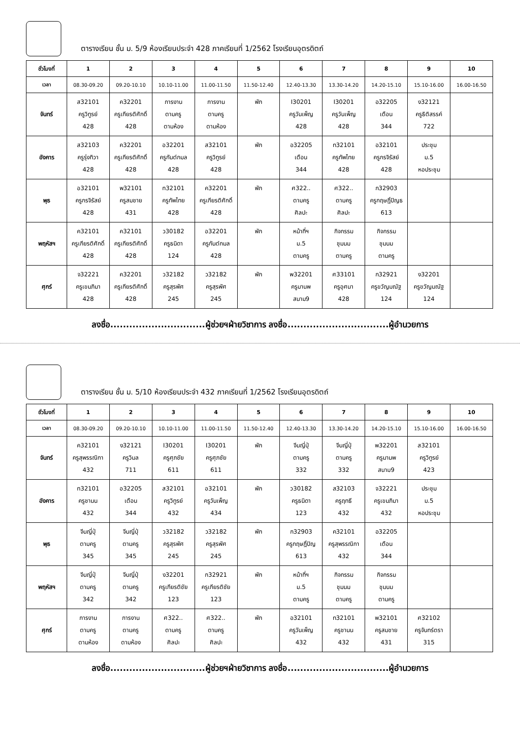ตารางเรียน ชั้น ม. 5/9 ห้องเรียนประจำ 428 ภาคเรียนที่ 1/2562 โรงเรียนอุตรดิตถ์
| ชั่วโมงที่ | 1 | 2 | 3 | 4 | 5 | 6 | 7 | 8 | 9 | 10 |
| --- | --- | --- | --- | --- | --- | --- | --- | --- | --- | --- |
| เวลา | 08.30-09.20 | 09.20-10.10 | 10.10-11.00 | 11.00-11.50 | 11.50-12.40 | 12.40-13.30 | 13.30-14.20 | 14.20-15.10 | 15.10-16.00 | 16.00-16.50 |
| จันทร์ | ส32101 ครูวิทูรย์ 428 | ค32201 ครูเกียรติศักดิ์ 428 | การงาน ตามครู ตามห้อง | การงาน ตามครู ตามห้อง | พัก | I30201 ครูวันเพ็ญ 428 | I30201 ครูวันเพ็ญ 428 | อ32205 เตือน 344 | ง32121 ครูธิติสรรค์ 722 | |
| อังคาร | ส32103 ครูรุ่งทิวา 428 | ค32201 ครูเกียรติศักดิ์ 428 | อ32201 ครูกันต์กมล 428 | ส32101 ครูวิทูรย์ 428 | พัก | อ32205 เตือน 344 | ท32101 ครูทัพไทย 428 | อ32101 ครูกรจิรัสย์ 428 | ประชุม ม.5 หอประชุม | |
| พุธ | อ32101 ครูกรจิรัสย์ 428 | พ32101 ครูสมชาย 431 | ท32101 ครูทัพไทย 428 | ค32201 ครูเกียรติศักดิ์ 428 | พัก | ศ322.. ตามครู ศิลปะ | ศ322.. ตามครู ศิลปะ | ก32903 ครูกฤษฎิ์ปิญธ 613 | | |
| พฤหัสฯ | ค32101 ครูเกียรติศักดิ์ 428 | ค32101 ครูเกียรติศักดิ์ 428 | ว30182 ครูธนิดา 124 | อ32201 ครูกันต์กมล 428 | พัก | หน้าที่ฯ ม.5 ตามครู | กิจกรรม ชุมนม ตามครู | กิจกรรม ชุมนม ตามครู | | |
| ศุกร์ | จ32221 ครูเขมภิมา 428 | ค32201 ครูเกียรติศักดิ์ 428 | ว32182 ครูสุรพัศ 245 | ว32182 ครูสุรพัศ 245 | พัก | พ32201 ครูมานพ สนาม9 | ศ33101 ครูอุศนา 428 | ก32921 ครูขวัญมณัฐ 124 | ง32201 ครูขวัญมณัฐ 124 | |
ลงชื่อ..............................ผู้ช่วยฯฝ่ายวิชาการ ลงชื่อ................................ผู้อำนวยการ
ตารางเรียน ชั้น ม. 5/10 ห้องเรียนประจำ 432 ภาคเรียนที่ 1/2562 โรงเรียนอุตรดิตถ์
| ชั่วโมงที่ | 1 | 2 | 3 | 4 | 5 | 6 | 7 | 8 | 9 | 10 |
| --- | --- | --- | --- | --- | --- | --- | --- | --- | --- | --- |
| เวลา | 08.30-09.20 | 09.20-10.10 | 10.10-11.00 | 11.00-11.50 | 11.50-12.40 | 12.40-13.30 | 13.30-14.20 | 14.20-15.10 | 15.10-16.00 | 16.00-16.50 |
| จันทร์ | ค32101 ครูสุพรรณิกา 432 | ง32121 ครูวิมล 711 | I30201 ครูศุภชัย 611 | I30201 ครูศุภชัย 611 | พัก | จีนญี่ปุ่ ตามครู 332 | จีนญี่ปุ่ ตามครู 332 | พ32201 ครูมานพ สนาม9 | ส32101 ครูวิทูรย์ 423 | |
| อังคาร | ท32101 ครูชานน 432 | อ32205 เตือน 344 | ส32101 ครูวิทูรย์ 432 | อ32101 ครูวันเพ็ญ 434 | พัก | ว30182 ครูธนิดา 123 | ส32103 ครูฤทธี 432 | จ32221 ครูเขมภิมา 432 | ประชุม ม.5 หอประชุม | |
| พุธ | จีนญี่ปุ่ ตามครู 345 | จีนญี่ปุ่ ตามครู 345 | ว32182 ครูสุรพัศ 245 | ว32182 ครูสุรพัศ 245 | พัก | ก32903 ครูกฤษฎิ์ปิญ 613 | ค32101 ครูสุพรรณิกา 432 | อ32205 เตือน 344 | | |
| พฤหัสฯ | จีนญี่ปุ่ ตามครู 342 | จีนญี่ปุ่ ตามครู 342 | ง32201 ครูเกียรติชัย 123 | ก32921 ครูเกียรติชัย 123 | พัก | หน้าที่ฯ ม.5 ตามครู | กิจกรรม ชุมนม ตามครู | กิจกรรม ชุมนม ตามครู | | |
| ศุกร์ | การงาน ตามครู ตามห้อง | การงาน ตามครู ตามห้อง | ศ322.. ตามครู ศิลปะ | ศ322.. ตามครู ศิลปะ | พัก | อ32101 ครูวันเพ็ญ 432 | ท32101 ครูชานน 432 | พ32101 ครูสมชาย 431 | ศ32102 ครูจันทร์ตรา 315 | |
ลงชื่อ..............................ผู้ช่วยฯฝ่ายวิชาการ ลงชื่อ................................ผู้อำนวยการ